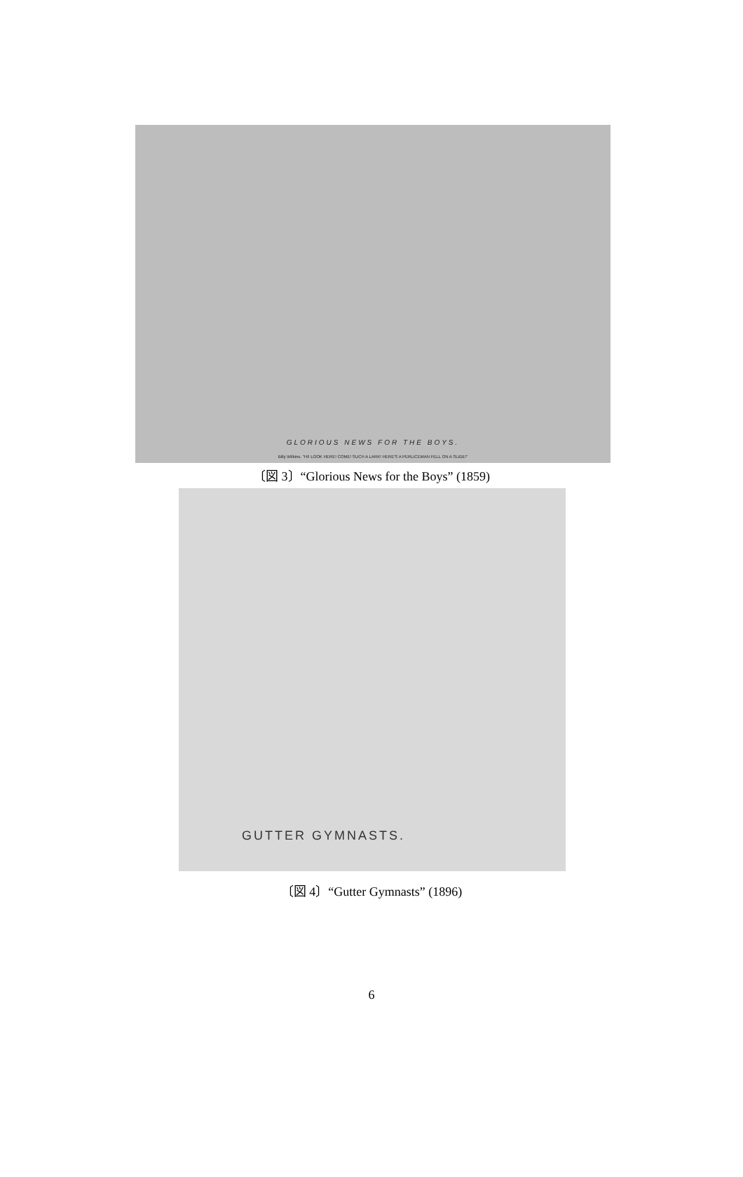GLORIOUS NEWS FOR THE BOYS.
Billy Wilkins. "HI! LOOK HERE! COME! SUCH A LARK! HERE'S A PERLICEMAN FELL ON A SLIDE!"
〔図 3〕“Glorious News for the Boys” (1859)
GUTTER GYMNASTS.
〔図 4〕“Gutter Gymnasts” (1896)
6